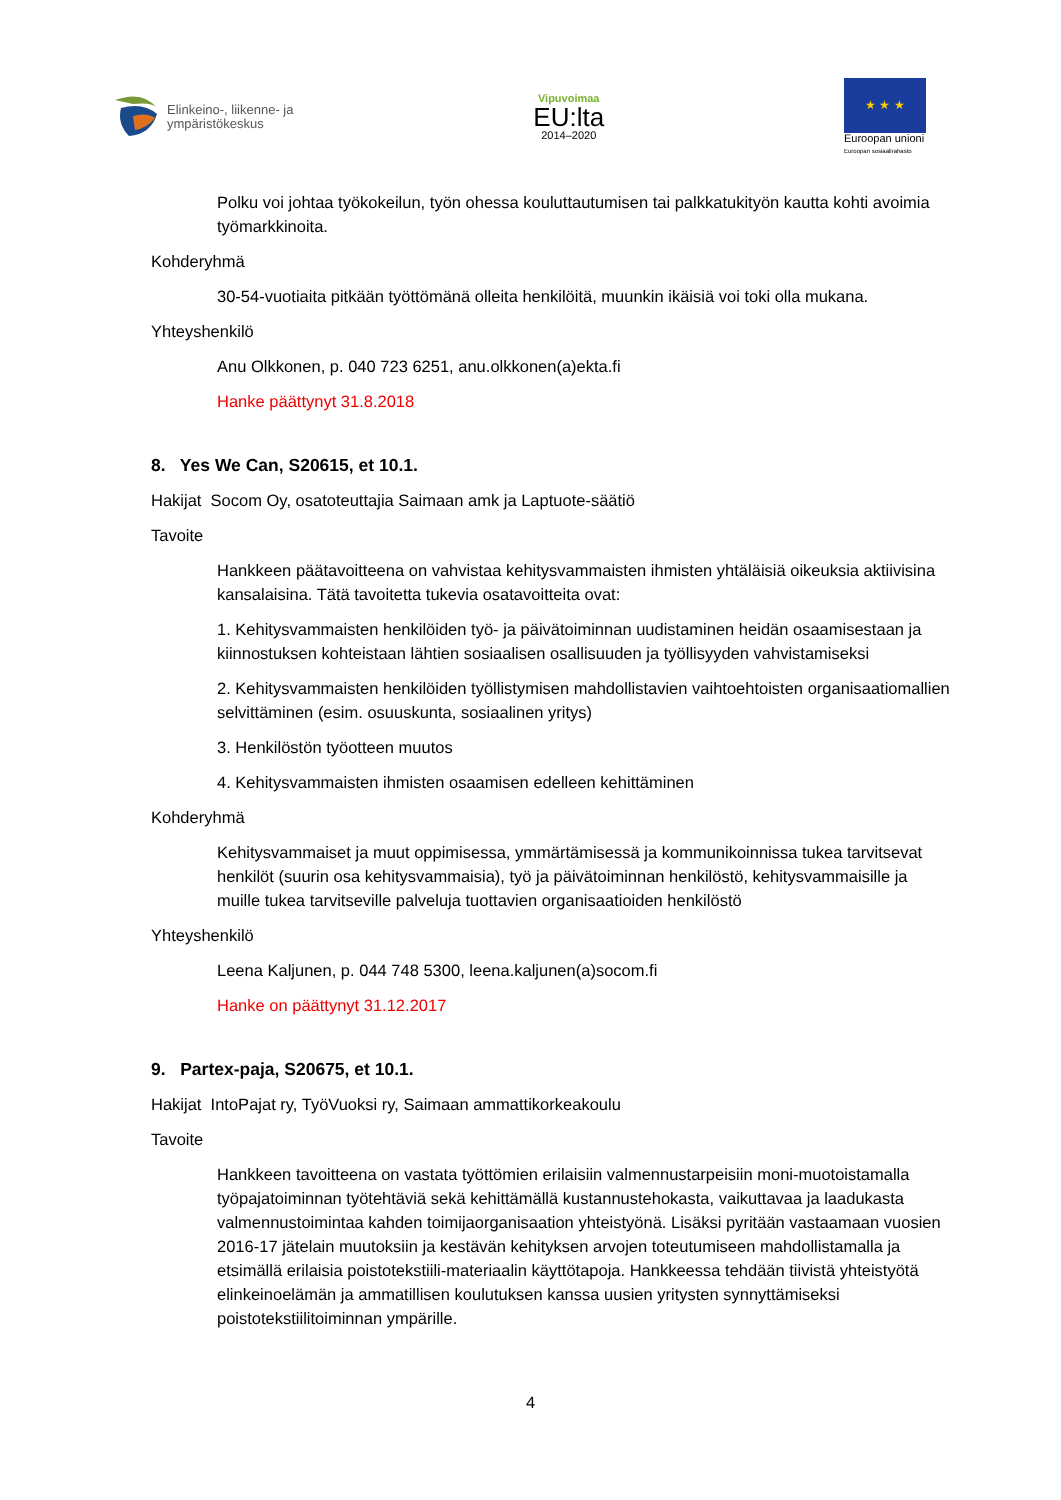Elinkeino-, liikenne- ja
ympäristökeskus
Vipuvoimaa
EU:lta
2014–2020
★ ★ ★
Euroopan unioni
Euroopan sosiaalirahasto
Polku voi johtaa työkokeilun, työn ohessa kouluttautumisen tai palkkatukityön kautta kohti avoimia työmarkkinoita.
Kohderyhmä
30-54-vuotiaita pitkään työttömänä olleita henkilöitä, muunkin ikäisiä voi toki olla mukana.
Yhteyshenkilö
Anu Olkkonen, p. 040 723 6251, anu.olkkonen(a)ekta.fi
Hanke päättynyt 31.8.2018
8. Yes We Can, S20615, et 10.1.
Hakijat Socom Oy, osatoteuttajia Saimaan amk ja Laptuote-säätiö
Tavoite
Hankkeen päätavoitteena on vahvistaa kehitysvammaisten ihmisten yhtäläisiä oikeuksia aktiivisina kansalaisina. Tätä tavoitetta tukevia osatavoitteita ovat:
1. Kehitysvammaisten henkilöiden työ- ja päivätoiminnan uudistaminen heidän osaamisestaan ja kiinnostuksen kohteistaan lähtien sosiaalisen osallisuuden ja työllisyyden vahvistamiseksi
2. Kehitysvammaisten henkilöiden työllistymisen mahdollistavien vaihtoehtoisten organisaatiomallien selvittäminen (esim. osuuskunta, sosiaalinen yritys)
3. Henkilöstön työotteen muutos
4. Kehitysvammaisten ihmisten osaamisen edelleen kehittäminen
Kohderyhmä
Kehitysvammaiset ja muut oppimisessa, ymmärtämisessä ja kommunikoinnissa tukea tarvitsevat henkilöt (suurin osa kehitysvammaisia), työ ja päivätoiminnan henkilöstö, kehitysvammaisille ja muille tukea tarvitseville palveluja tuottavien organisaatioiden henkilöstö
Yhteyshenkilö
Leena Kaljunen, p. 044 748 5300, leena.kaljunen(a)socom.fi
Hanke on päättynyt 31.12.2017
9. Partex-paja, S20675, et 10.1.
Hakijat IntoPajat ry, TyöVuoksi ry, Saimaan ammattikorkeakoulu
Tavoite
Hankkeen tavoitteena on vastata työttömien erilaisiin valmennustarpeisiin moni-muotoistamalla työpajatoiminnan työtehtäviä sekä kehittämällä kustannustehokasta, vaikuttavaa ja laadukasta valmennustoimintaa kahden toimijaorganisaation yhteistyönä. Lisäksi pyritään vastaamaan vuosien 2016-17 jätelain muutoksiin ja kestävän kehityksen arvojen toteutumiseen mahdollistamalla ja etsimällä erilaisia poistotekstiili-materiaalin käyttötapoja. Hankkeessa tehdään tiivistä yhteistyötä elinkeinoelämän ja ammatillisen koulutuksen kanssa uusien yritysten synnyttämiseksi poistotekstiilitoiminnan ympärille.
4